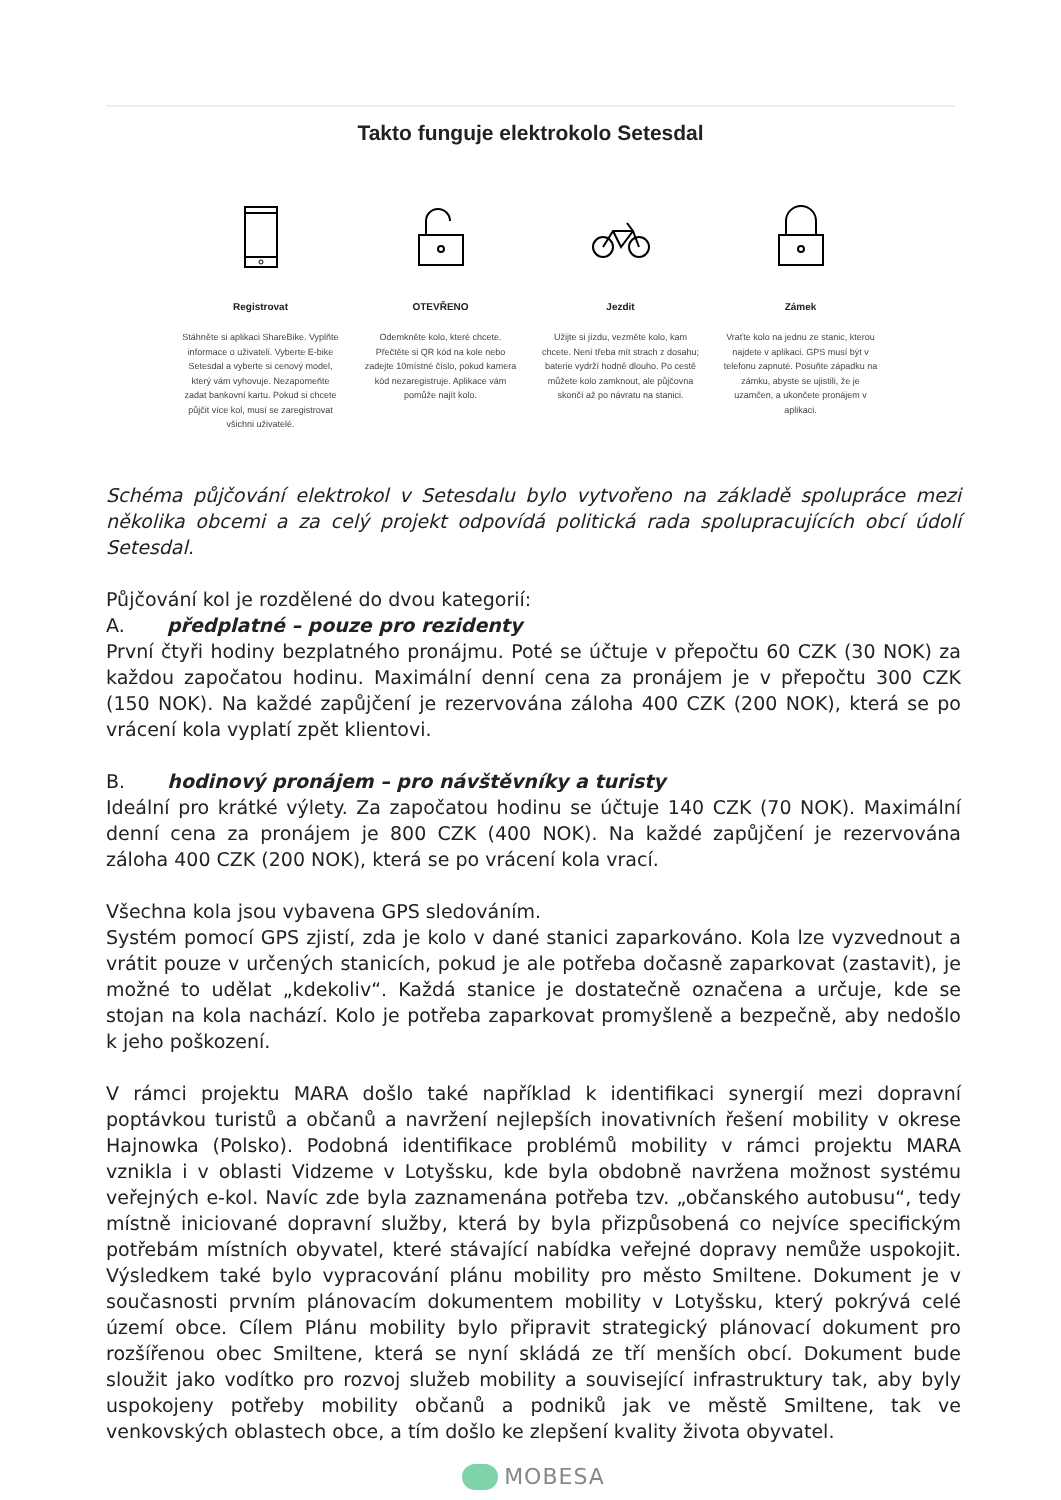Takto funguje elektrokolo Setesdal
Registrovat
Stáhněte si aplikaci ShareBike. Vyplňte informace o uživateli. Vyberte E-bike Setesdal a vyberte si cenový model, který vám vyhovuje. Nezapomeňte zadat bankovní kartu. Pokud si chcete půjčit více kol, musí se zaregistrovat všichni uživatelé.
OTEVŘENO
Odemkněte kolo, které chcete. Přečtěte si QR kód na kole nebo zadejte 10místné číslo, pokud kamera kód nezaregistruje. Aplikace vám pomůže najít kolo.
Jezdit
Užijte si jízdu, vezměte kolo, kam chcete. Není třeba mít strach z dosahu; baterie vydrží hodně dlouho. Po cestě můžete kolo zamknout, ale půjčovna skončí až po návratu na stanici.
Zámek
Vraťte kolo na jednu ze stanic, kterou najdete v aplikaci. GPS musí být v telefonu zapnuté. Posuňte západku na zámku, abyste se ujistili, že je uzamčen, a ukončete pronájem v aplikaci.
Schéma půjčování elektrokol v Setesdalu bylo vytvořeno na základě spolupráce mezi několika obcemi a za celý projekt odpovídá politická rada spolupracujících obcí údolí Setesdal.
Půjčování kol je rozdělené do dvou kategorií:
A. předplatné – pouze pro rezidenty
První čtyři hodiny bezplatného pronájmu. Poté se účtuje v přepočtu 60 CZK (30 NOK) za každou započatou hodinu. Maximální denní cena za pronájem je v přepočtu 300 CZK (150 NOK). Na každé zapůjčení je rezervována záloha 400 CZK (200 NOK), která se po vrácení kola vyplatí zpět klientovi.
B. hodinový pronájem – pro návštěvníky a turisty
Ideální pro krátké výlety. Za započatou hodinu se účtuje 140 CZK (70 NOK). Maximální denní cena za pronájem je 800 CZK (400 NOK). Na každé zapůjčení je rezervována záloha 400 CZK (200 NOK), která se po vrácení kola vrací.
Všechna kola jsou vybavena GPS sledováním.
Systém pomocí GPS zjistí, zda je kolo v dané stanici zaparkováno. Kola lze vyzvednout a vrátit pouze v určených stanicích, pokud je ale potřeba dočasně zaparkovat (zastavit), je možné to udělat „kdekoliv“. Každá stanice je dostatečně označena a určuje, kde se stojan na kola nachází. Kolo je potřeba zaparkovat promyšleně a bezpečně, aby nedošlo k jeho poškození.
V rámci projektu MARA došlo také například k identifikaci synergií mezi dopravní poptávkou turistů a občanů a navržení nejlepších inovativních řešení mobility v okrese Hajnowka (Polsko). Podobná identifikace problémů mobility v rámci projektu MARA vznikla i v oblasti Vidzeme v Lotyšsku, kde byla obdobně navržena možnost systému veřejných e-kol. Navíc zde byla zaznamenána potřeba tzv. „občanského autobusu“, tedy místně iniciované dopravní služby, která by byla přizpůsobená co nejvíce specifickým potřebám místních obyvatel, které stávající nabídka veřejné dopravy nemůže uspokojit. Výsledkem také bylo vypracování plánu mobility pro město Smiltene. Dokument je v současnosti prvním plánovacím dokumentem mobility v Lotyšsku, který pokrývá celé území obce. Cílem Plánu mobility bylo připravit strategický plánovací dokument pro rozšířenou obec Smiltene, která se nyní skládá ze tří menších obcí. Dokument bude sloužit jako vodítko pro rozvoj služeb mobility a související infrastruktury tak, aby byly uspokojeny potřeby mobility občanů a podniků jak ve městě Smiltene, tak ve venkovských oblastech obce, a tím došlo ke zlepšení kvality života obyvatel.
MOBESA